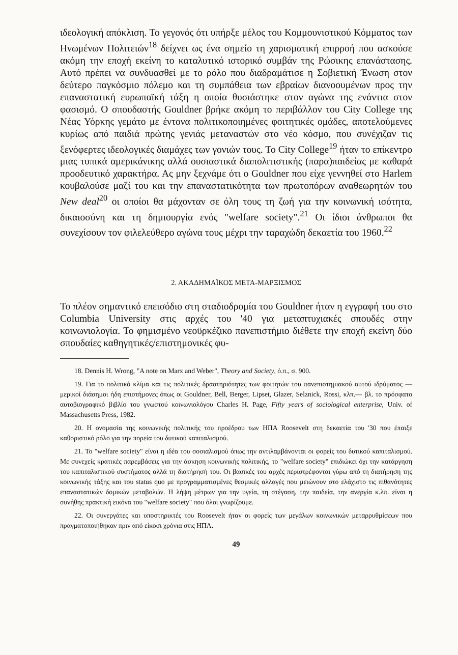ιδεολογική απόκλιση. Το γεγονός ότι υπήρξε μέλος του Κομμουνιστικού Κόμματος των Ηνωμένων Πολιτειών<sup>18</sup> δείχνει ως ένα σημείο τη χαρισματική επιρροή που ασκούσε ακόμη την εποχή εκείνη το καταλυτικό ιστορικό συμβάν της Ρώσικης επανάστασης. Αυτό πρέπει να συνδυασθεί με το ρόλο που διαδραμάτισε η Σοβιετική Ένωση στον δεύτερο παγκόσμιο πόλεμο και τη συμπάθεια των εβραίων διανοουμένων προς την επαναστατική ευρωπαϊκή τάξη η οποία θυσιάστηκε στον αγώνα της ενάντια στον φασισμό. Ο σπουδαστής Gouldner βρήκε ακόμη το περιβάλλον του City College της Νέας Υόρκης γεμάτο με έντονα πολιτικοποιημένες φοιτητικές ομάδες, αποτελούμενες κυρίως από παιδιά πρώτης γενιάς μεταναστών στο νέο κόσμο, που συνέχιζαν τις ξενόφερτες ιδεολογικές διαμάχες των γονιών τους. Το City College<sup>19</sup> ήταν το επίκεντρο μιας τυπικά αμερικάνικης αλλά ουσιαστικά διαπολιτιστικής (παρα)παιδείας με καθαρά προοδευτικό χαρακτήρα. Ας μην ξεχνάμε ότι ο Gouldner που είχε γεννηθεί στο Harlem κουβαλούσε μαζί του και την επαναστατικότητα των πρωτοπόρων αναθεωρητών του New deal<sup>20</sup> οι οποίοι θα μάχονταν σε όλη τους τη ζωή για την κοινωνική ισότητα, δικαιοσύνη και τη δημιουργία ενός "welfare society".<sup>21</sup> Οι ίδιοι άνθρωποι θα συνεχίσουν τον φιλελεύθερο αγώνα τους μέχρι την ταραχώδη δεκαετία του 1960.<sup>22</sup>
2. ΑΚΑΔΗΜΑΪΚΟΣ ΜΕΤΑ-ΜΑΡΞΙΣΜΟΣ
Το πλέον σημαντικό επεισόδιο στη σταδιοδρομία του Gouldner ήταν η εγγραφή του στο Columbia University στις αρχές του '40 για μεταπτυχιακές σπουδές στην κοινωνιολογία. Το φημισμένο νεοϋρκέζικο πανεπιστήμιο διέθετε την εποχή εκείνη δύο σπουδαίες καθηγητικές/επιστημονικές φυ-
18. Dennis H. Wrong, "A note on Marx and Weber", Theory and Society, ό.π., σ. 900.
19. Για το πολιτικό κλίμα και τις πολιτικές δραστηριότητες των φοιτητών του πανεπιστημιακού αυτού ιδρύματος —μερικοί διάσημοι ήδη επιστήμονες όπως οι Gouldner, Bell, Berger, Lipset, Glazer, Selznick, Rossi, κλπ.— βλ. το πρόσφατο αυτοβιογραφικό βιβλίο του γνωστού κοινωνιολόγου Charles H. Page, Fifty years of sociological enterprise, Univ. of Massachusetts Press, 1982.
20. Η ονομασία της κοινωνικής πολιτικής του προέδρου των ΗΠΑ Roosevelt στη δεκαετία του '30 που έπαιξε καθοριστικό ρόλο για την πορεία του δυτικού καπιταλισμού.
21. Το "welfare society" είναι η ιδέα του σοσιαλισμού όπως την αντιλαμβάνονται οι φορείς του δυτικού καπιταλισμού. Με συνεχείς κρατικές παρεμβάσεις για την άσκηση κοινωνικής πολιτικής, το "welfare society" επιδιώκει όχι την κατάργηση του καπιταλιστικού συστήματος αλλά τη διατήρησή του. Οι βασικές του αρχές περιστρέφονται γύρω από τη διατήρηση της κοινωνικής τάξης και του status quo με προγραμματισμένες θεσμικές αλλαγές που μειώνουν στο ελάχιστο τις πιθανότητες επαναστατικών δομικών μεταβολών. Η λήψη μέτρων για την υγεία, τη στέγαση, την παιδεία, την ανεργία κ.λπ. είναι η συνήθης πρακτική εικόνα του "welfare society" που όλοι γνωρίζουμε.
22. Οι συνεργάτες και υποστηρικτές του Roosevelt ήταν οι φορείς των μεγάλων κοινωνικών μεταρρυθμίσεων που πραγματοποιήθηκαν πριν από είκοσι χρόνια στις ΗΠΑ.
49